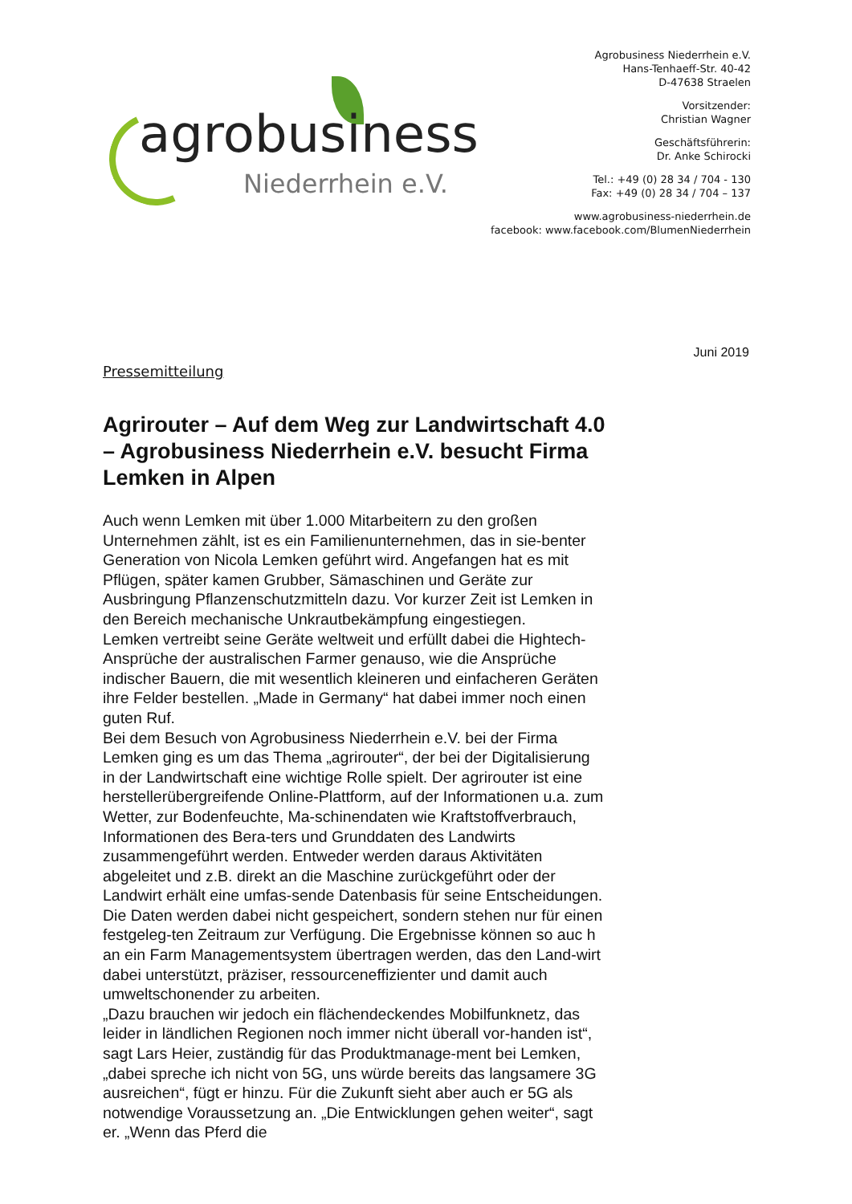agrobusiness
Niederrhein e.V.
Agrobusiness Niederrhein e.V.
Hans-Tenhaeff-Str. 40-42
D-47638 Straelen
Vorsitzender:
Christian Wagner
Geschäftsführerin:
Dr. Anke Schirocki
Tel.: +49 (0) 28 34 / 704 - 130
Fax: +49 (0) 28 34 / 704 – 137
www.agrobusiness-niederrhein.de
facebook: www.facebook.com/BlumenNiederrhein
Juni 2019
Pressemitteilung
Agrirouter – Auf dem Weg zur Landwirtschaft 4.0 – Agrobusiness Niederrhein e.V. besucht Firma Lemken in Alpen
Auch wenn Lemken mit über 1.000 Mitarbeitern zu den großen Unternehmen zählt, ist es ein Familienunternehmen, das in sie-benter Generation von Nicola Lemken geführt wird. Angefangen hat es mit Pflügen, später kamen Grubber, Sämaschinen und Geräte zur Ausbringung Pflanzenschutzmitteln dazu. Vor kurzer Zeit ist Lemken in den Bereich mechanische Unkrautbekämpfung eingestiegen.
Lemken vertreibt seine Geräte weltweit und erfüllt dabei die Hightech-Ansprüche der australischen Farmer genauso, wie die Ansprüche indischer Bauern, die mit wesentlich kleineren und einfacheren Geräten ihre Felder bestellen. „Made in Germany“ hat dabei immer noch einen guten Ruf.
Bei dem Besuch von Agrobusiness Niederrhein e.V. bei der Firma Lemken ging es um das Thema „agrirouter“, der bei der Digitalisierung in der Landwirtschaft eine wichtige Rolle spielt. Der agrirouter ist eine herstellerübergreifende Online-Plattform, auf der Informationen u.a. zum Wetter, zur Bodenfeuchte, Ma-schinendaten wie Kraftstoffverbrauch, Informationen des Bera-ters und Grunddaten des Landwirts zusammengeführt werden. Entweder werden daraus Aktivitäten abgeleitet und z.B. direkt an die Maschine zurückgeführt oder der Landwirt erhält eine umfas-sende Datenbasis für seine Entscheidungen. Die Daten werden dabei nicht gespeichert, sondern stehen nur für einen festgeleg-ten Zeitraum zur Verfügung. Die Ergebnisse können so auc h an ein Farm Managementsystem übertragen werden, das den Land-wirt dabei unterstützt, präziser, ressourceneffizienter und damit auch umweltschonender zu arbeiten.
„Dazu brauchen wir jedoch ein flächendeckendes Mobilfunknetz, das leider in ländlichen Regionen noch immer nicht überall vor-handen ist“, sagt Lars Heier, zuständig für das Produktmanage-ment bei Lemken, „dabei spreche ich nicht von 5G, uns würde bereits das langsamere 3G ausreichen“, fügt er hinzu. Für die Zukunft sieht aber auch er 5G als notwendige Voraussetzung an. „Die Entwicklungen gehen weiter“, sagt er. „Wenn das Pferd die